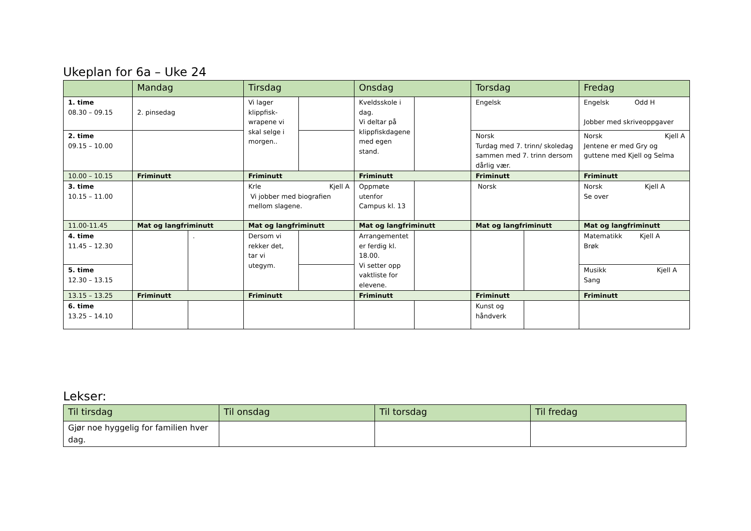Ukeplan for 6a – Uke 24
| | Mandag | | Tirsdag | | Onsdag | | Torsdag | | Fredag |
| --- | --- | --- | --- | --- | --- | --- | --- | --- | --- |
| 1. time 08.30 – 09.15 | 2. pinsedag | | Vi lager klippfisk-wrapene vi skal selge i morgen.. | | Kveldsskole i dag. Vi deltar på klippfiskdagene med egen stand. | | Engelsk | | Engelsk Odd H Jobber med skriveoppgaver |
| 2. time 09.15 – 10.00 | | | | | | | Norsk Turdag med 7. trinn/ skoledag sammen med 7. trinn dersom dårlig vær. | | Norsk Kjell A Jentene er med Gry og guttene med Kjell og Selma |
| 10.00 – 10.15 | Friminutt | | Friminutt | | Friminutt | | Friminutt | | Friminutt |
| 3. time 10.15 – 11.00 | | | Krle Kjell A Vi jobber med biografien mellom slagene. | | Oppmøte utenfor Campus kl. 13 | | Norsk | | Norsk Kjell A Se over |
| 11.00-11.45 | Mat og langfriminutt | | Mat og langfriminutt | | Mat og langfriminutt | | Mat og langfriminutt | | Mat og langfriminutt |
| 4. time 11.45 – 12.30 | | . | Dersom vi rekker det, tar vi utegym. | | Arrangementet er ferdig kl. 18.00. Vi setter opp vaktliste for elevene. | | | | Matematikk Kjell A Brøk |
| 5. time 12.30 – 13.15 | | | | | | | | | Musikk Kjell A Sang |
| 13.15 – 13.25 | Friminutt | | Friminutt | | Friminutt | | Friminutt | | Friminutt |
| 6. time 13.25 – 14.10 | | | | | | | Kunst og håndverk | | |
Lekser:
| Til tirsdag | Til onsdag | Til torsdag | Til fredag |
| --- | --- | --- | --- |
| Gjør noe hyggelig for familien hver dag. | | | |